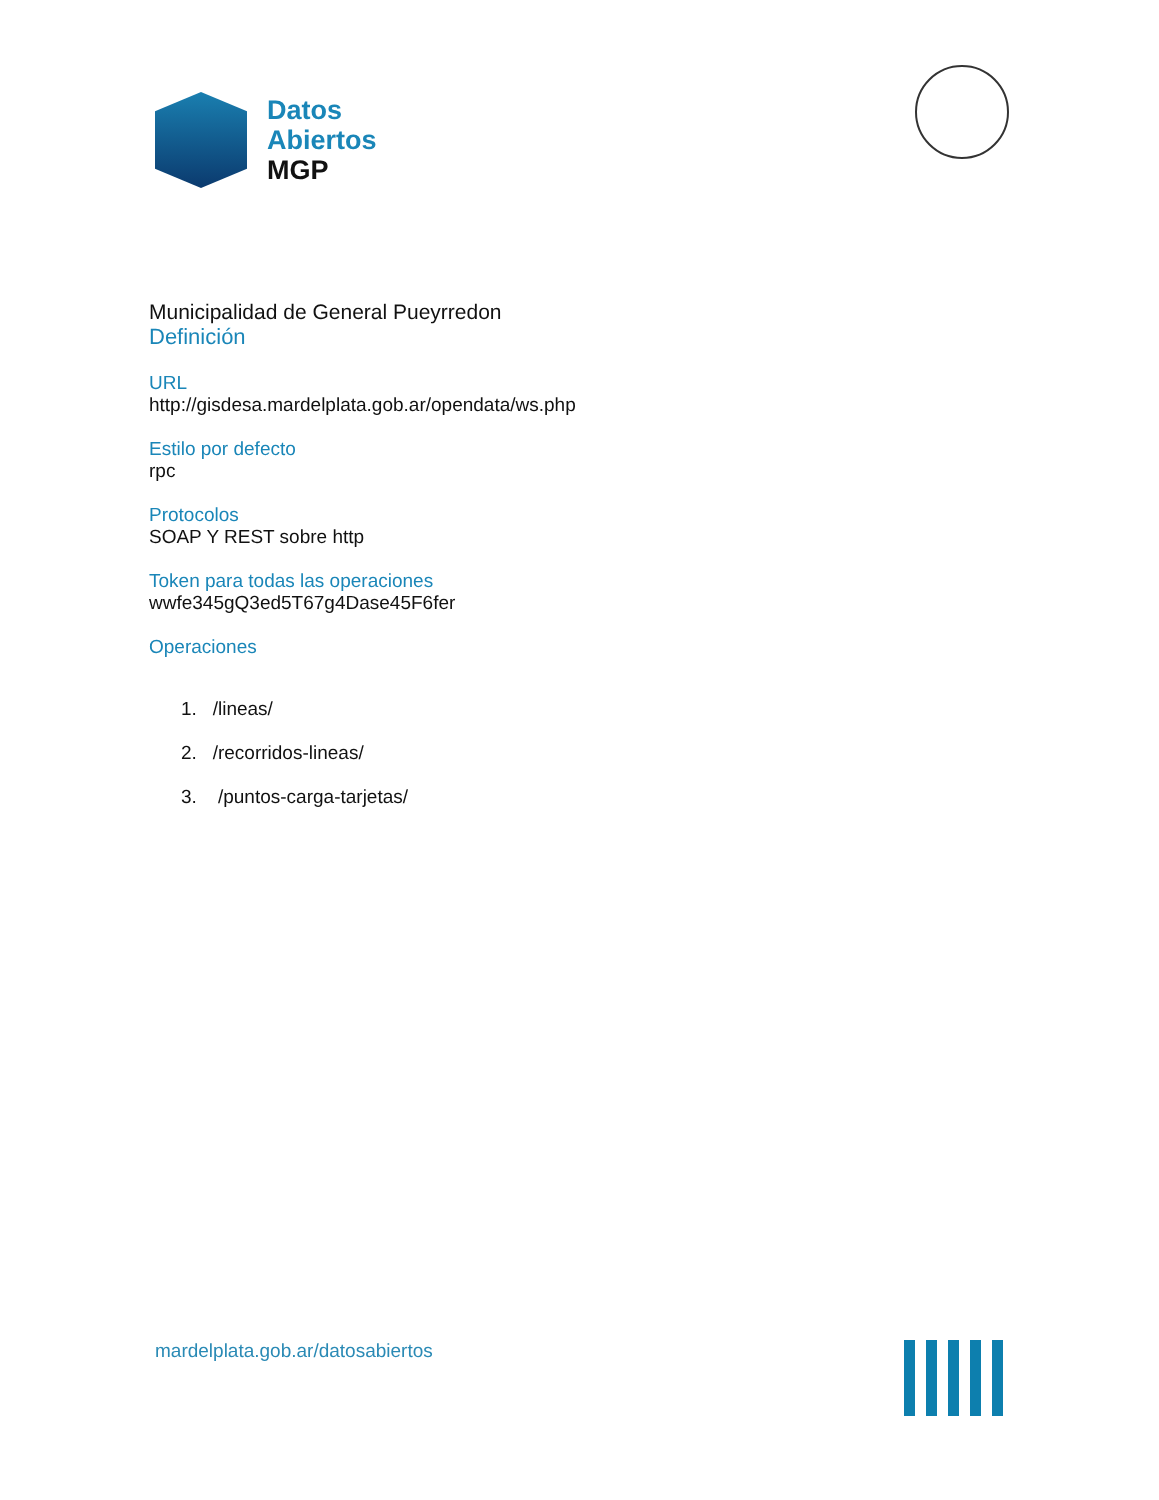Datos
Abiertos
MGP
Municipalidad de General Pueyrredon
Definición
URL
http://gisdesa.mardelplata.gob.ar/opendata/ws.php
Estilo por defecto
rpc
Protocolos
SOAP Y REST sobre http
Token para todas las operaciones
wwfe345gQ3ed5T67g4Dase45F6fer
Operaciones
1. /lineas/
2. /recorridos-lineas/
3. /puntos-carga-tarjetas/
mardelplata.gob.ar/datosabiertos